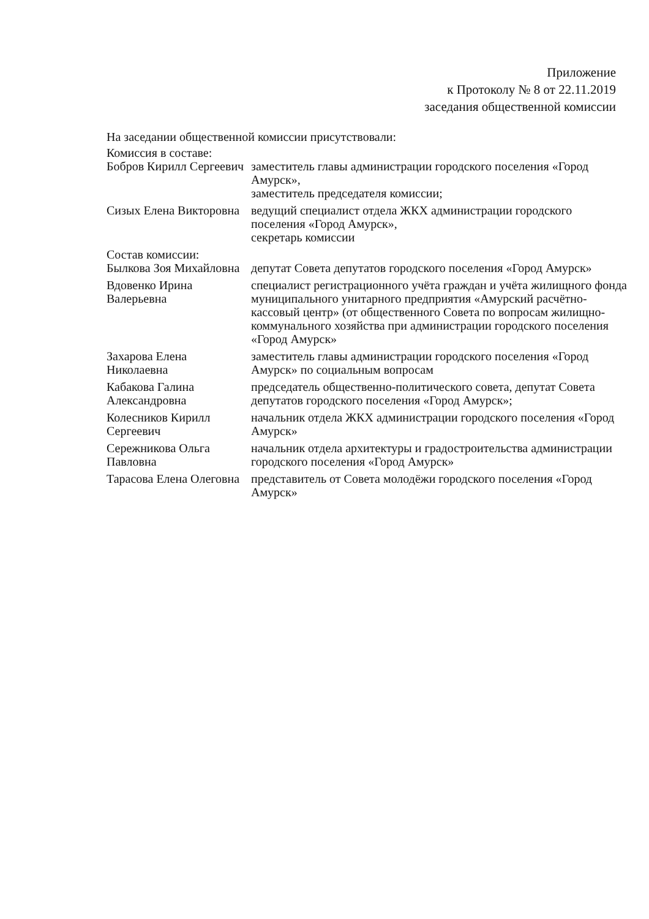Приложение
к Протоколу № 8 от 22.11.2019
заседания общественной комиссии
На заседании общественной комиссии присутствовали:
Комиссия в составе:
| Бобров Кирилл Сергеевич | заместитель главы администрации городского поселения «Город Амурск», заместитель председателя комиссии; |
| Сизых Елена Викторовна | ведущий специалист отдела ЖКХ администрации городского поселения «Город Амурск», секретарь комиссии |
| Состав комиссии: | |
| Былкова Зоя Михайловна | депутат Совета депутатов городского поселения «Город Амурск» |
| Вдовенко Ирина Валерьевна | специалист регистрационного учёта граждан и учёта жилищного фонда муниципального унитарного предприятия «Амурский расчётно-кассовый центр» (от общественного Совета по вопросам жилищно-коммунального хозяйства при администрации городского поселения «Город Амурск» |
| Захарова Елена Николаевна | заместитель главы администрации городского поселения «Город Амурск» по социальным вопросам |
| Кабакова Галина Александровна | председатель общественно-политического совета, депутат Совета депутатов городского поселения «Город Амурск»; |
| Колесников Кирилл Сергеевич | начальник отдела ЖКХ администрации городского поселения «Город Амурск» |
| Сережникова Ольга Павловна | начальник отдела архитектуры и градостроительства администрации городского поселения «Город Амурск» |
| Тарасова Елена Олеговна | представитель от Совета молодёжи городского поселения «Город Амурск» |